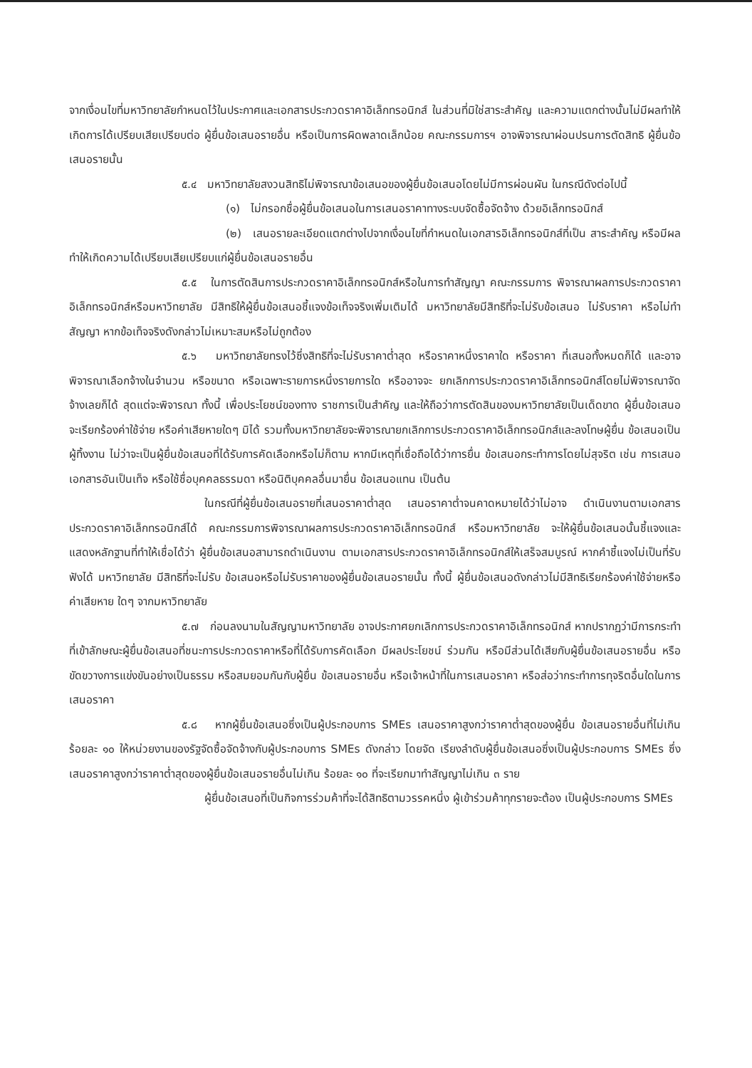จากเงื่อนไขที่มหาวิทยาลัยกำหนดไว้ในประกาศและเอกสารประกวดราคาอิเล็กทรอนิกส์ ในส่วนที่มิใช่สาระสำคัญ และความแตกต่างนั้นไม่มีผลทำให้เกิดการได้เปรียบเสียเปรียบต่อ ผู้ยื่นข้อเสนอรายอื่น หรือเป็นการผิดพลาดเล็กน้อย คณะกรรมการฯ อาจพิจารณาผ่อนปรนการตัดสิทธิ ผู้ยื่นข้อเสนอรายนั้น
๕.๔ มหาวิทยาลัยสงวนสิทธิไม่พิจารณาข้อเสนอของผู้ยื่นข้อเสนอโดยไม่มีการผ่อนผัน ในกรณีดังต่อไปนี้
(๑) ไม่กรอกชื่อผู้ยื่นข้อเสนอในการเสนอราคาทางระบบจัดซื้อจัดจ้าง ด้วยอิเล็กทรอนิกส์
(๒) เสนอรายละเอียดแตกต่างไปจากเงื่อนไขที่กำหนดในเอกสารอิเล็กทรอนิกส์ที่เป็น สาระสำคัญ หรือมีผลทำให้เกิดความได้เปรียบเสียเปรียบแก่ผู้ยื่นข้อเสนอรายอื่น
๕.๕ ในการตัดสินการประกวดราคาอิเล็กทรอนิกส์หรือในการทำสัญญา คณะกรรมการ พิจารณาผลการประกวดราคาอิเล็กทรอนิกส์หรือมหาวิทยาลัย มีสิทธิให้ผู้ยื่นข้อเสนอชี้แจงข้อเท็จจริงเพิ่มเติมได้ มหาวิทยาลัยมีสิทธิที่จะไม่รับข้อเสนอ ไม่รับราคา หรือไม่ทำสัญญา หากข้อเท็จจริงดังกล่าวไม่เหมาะสมหรือไม่ถูกต้อง
๕.๖ มหาวิทยาลัยทรงไว้ซึ่งสิทธิที่จะไม่รับราคาต่ำสุด หรือราคาหนึ่งราคาใด หรือราคา ที่เสนอทั้งหมดก็ได้ และอาจพิจารณาเลือกจ้างในจำนวน หรือขนาด หรือเฉพาะรายการหนึ่งรายการใด หรืออาจจะ ยกเลิกการประกวดราคาอิเล็กทรอนิกส์โดยไม่พิจารณาจัดจ้างเลยก็ได้ สุดแต่จะพิจารณา ทั้งนี้ เพื่อประโยชน์ของทาง ราชการเป็นสำคัญ และให้ถือว่าการตัดสินของมหาวิทยาลัยเป็นเด็ดขาด ผู้ยื่นข้อเสนอจะเรียกร้องค่าใช้จ่าย หรือค่าเสียหายใดๆ มิได้ รวมทั้งมหาวิทยาลัยจะพิจารณายกเลิกการประกวดราคาอิเล็กทรอนิกส์และลงโทษผู้ยื่น ข้อเสนอเป็นผู้ทิ้งงาน ไม่ว่าจะเป็นผู้ยื่นข้อเสนอที่ได้รับการคัดเลือกหรือไม่ก็ตาม หากมีเหตุที่เชื่อถือได้ว่าการยื่น ข้อเสนอกระทำการโดยไม่สุจริต เช่น การเสนอเอกสารอันเป็นเท็จ หรือใช้ชื่อบุคคลธรรมดา หรือนิติบุคคลอื่นมายื่น ข้อเสนอแทน เป็นต้น
ในกรณีที่ผู้ยื่นข้อเสนอรายที่เสนอราคาต่ำสุด เสนอราคาต่ำจนคาดหมายได้ว่าไม่อาจ ดำเนินงานตามเอกสารประกวดราคาอิเล็กทรอนิกส์ได้ คณะกรรมการพิจารณาผลการประกวดราคาอิเล็กทรอนิกส์ หรือมหาวิทยาลัย จะให้ผู้ยื่นข้อเสนอนั้นชี้แจงและแสดงหลักฐานที่ทำให้เชื่อได้ว่า ผู้ยื่นข้อเสนอสามารถดำเนินงาน ตามเอกสารประกวดราคาอิเล็กทรอนิกส์ให้เสร็จสมบูรณ์ หากคำชี้แจงไม่เป็นที่รับฟังได้ มหาวิทยาลัย มีสิทธิที่จะไม่รับ ข้อเสนอหรือไม่รับราคาของผู้ยื่นข้อเสนอรายนั้น ทั้งนี้ ผู้ยื่นข้อเสนอดังกล่าวไม่มีสิทธิเรียกร้องค่าใช้จ่ายหรือค่าเสียหาย ใดๆ จากมหาวิทยาลัย
๕.๗ ก่อนลงนามในสัญญามหาวิทยาลัย อาจประกาศยกเลิกการประกวดราคาอิเล็กทรอนิกส์ หากปรากฏว่ามีการกระทำที่เข้าลักษณะผู้ยื่นข้อเสนอที่ชนะการประกวดราคาหรือที่ได้รับการคัดเลือก มีผลประโยชน์ ร่วมกัน หรือมีส่วนได้เสียกับผู้ยื่นข้อเสนอรายอื่น หรือขัดขวางการแข่งขันอย่างเป็นธรรม หรือสมยอมกันกับผู้ยื่น ข้อเสนอรายอื่น หรือเจ้าหน้าที่ในการเสนอราคา หรือส่อว่ากระทำการทุจริตอื่นใดในการเสนอราคา
๕.๘ หากผู้ยื่นข้อเสนอซึ่งเป็นผู้ประกอบการ SMEs เสนอราคาสูงกว่าราคาต่ำสุดของผู้ยื่น ข้อเสนอรายอื่นที่ไม่เกินร้อยละ ๑๐ ให้หน่วยงานของรัฐจัดซื้อจัดจ้างกับผู้ประกอบการ SMEs ดังกล่าว โดยจัด เรียงลำดับผู้ยื่นข้อเสนอซึ่งเป็นผู้ประกอบการ SMEs ซึ่งเสนอราคาสูงกว่าราคาต่ำสุดของผู้ยื่นข้อเสนอรายอื่นไม่เกิน ร้อยละ ๑๐ ที่จะเรียกมาทำสัญญาไม่เกิน ๓ ราย
ผู้ยื่นข้อเสนอที่เป็นกิจการร่วมค้าที่จะได้สิทธิตามวรรคหนึ่ง ผู้เข้าร่วมค้าทุกรายจะต้อง เป็นผู้ประกอบการ SMEs